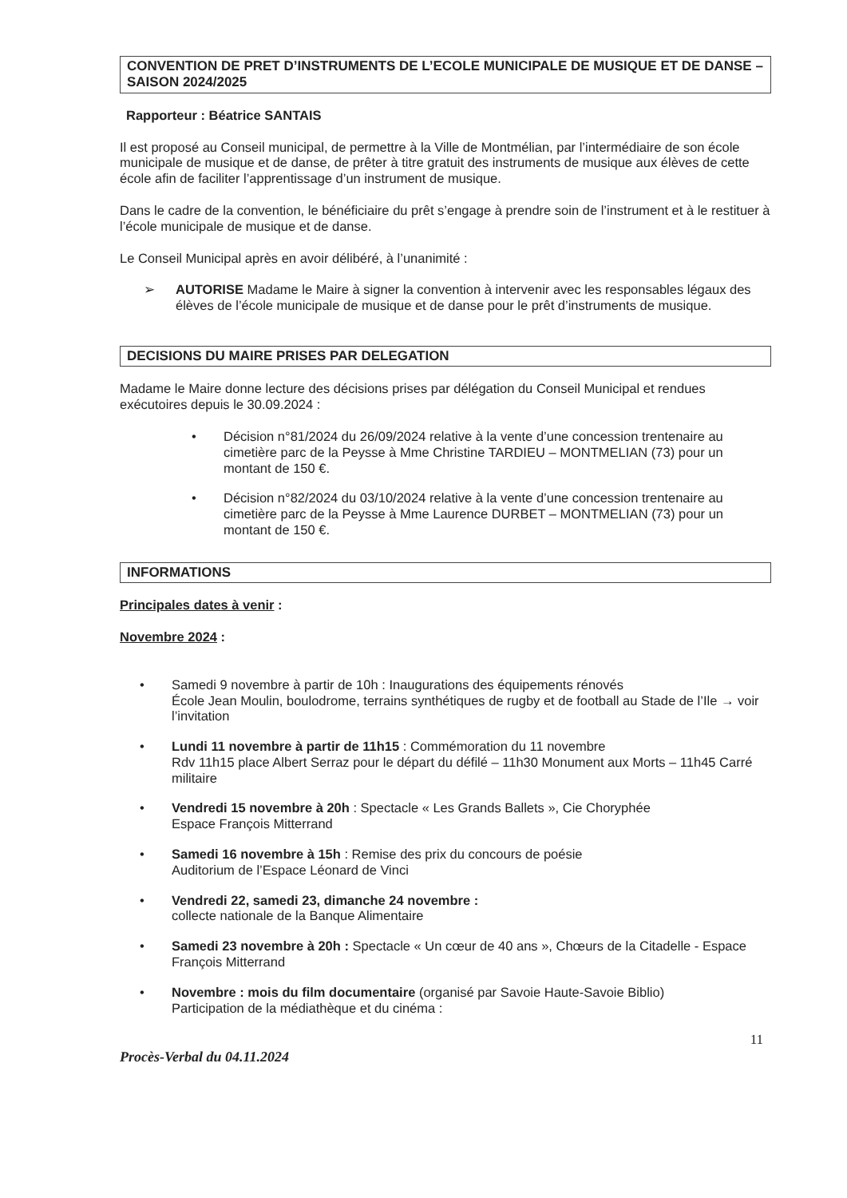CONVENTION DE PRET D’INSTRUMENTS DE L’ECOLE MUNICIPALE DE MUSIQUE ET DE DANSE – SAISON 2024/2025
Rapporteur : Béatrice SANTAIS
Il est proposé au Conseil municipal, de permettre à la Ville de Montmélian, par l’intermédiaire de son école municipale de musique et de danse, de prêter à titre gratuit des instruments de musique aux élèves de cette école afin de faciliter l’apprentissage d’un instrument de musique.
Dans le cadre de la convention, le bénéficiaire du prêt s’engage à prendre soin de l’instrument et à le restituer à l’école municipale de musique et de danse.
Le Conseil Municipal après en avoir délibéré, à l’unanimité :
➢ AUTORISE Madame le Maire à signer la convention à intervenir avec les responsables légaux des élèves de l’école municipale de musique et de danse pour le prêt d’instruments de musique.
DECISIONS DU MAIRE PRISES PAR DELEGATION
Madame le Maire donne lecture des décisions prises par délégation du Conseil Municipal et rendues exécutoires depuis le 30.09.2024 :
• Décision n°81/2024 du 26/09/2024 relative à la vente d’une concession trentenaire au cimetière parc de la Peysse à Mme Christine TARDIEU – MONTMELIAN (73) pour un montant de 150 €.
• Décision n°82/2024 du 03/10/2024 relative à la vente d’une concession trentenaire au cimetière parc de la Peysse à Mme Laurence DURBET – MONTMELIAN (73) pour un montant de 150 €.
INFORMATIONS
Principales dates à venir :
Novembre 2024 :
• Samedi 9 novembre à partir de 10h : Inaugurations des équipements rénovés
École Jean Moulin, boulodrome, terrains synthétiques de rugby et de football au Stade de l’Ile → voir l’invitation
• Lundi 11 novembre à partir de 11h15 : Commémoration du 11 novembre
Rdv 11h15 place Albert Serraz pour le départ du défilé – 11h30 Monument aux Morts – 11h45 Carré militaire
• Vendredi 15 novembre à 20h : Spectacle « Les Grands Ballets », Cie Choryphée
Espace François Mitterrand
• Samedi 16 novembre à 15h : Remise des prix du concours de poésie
Auditorium de l’Espace Léonard de Vinci
• Vendredi 22, samedi 23, dimanche 24 novembre :
collecte nationale de la Banque Alimentaire
• Samedi 23 novembre à 20h : Spectacle « Un cœur de 40 ans », Chœurs de la Citadelle - Espace François Mitterrand
• Novembre : mois du film documentaire (organisé par Savoie Haute-Savoie Biblio)
Participation de la médiathèque et du cinéma :
11
Procès-Verbal du 04.11.2024